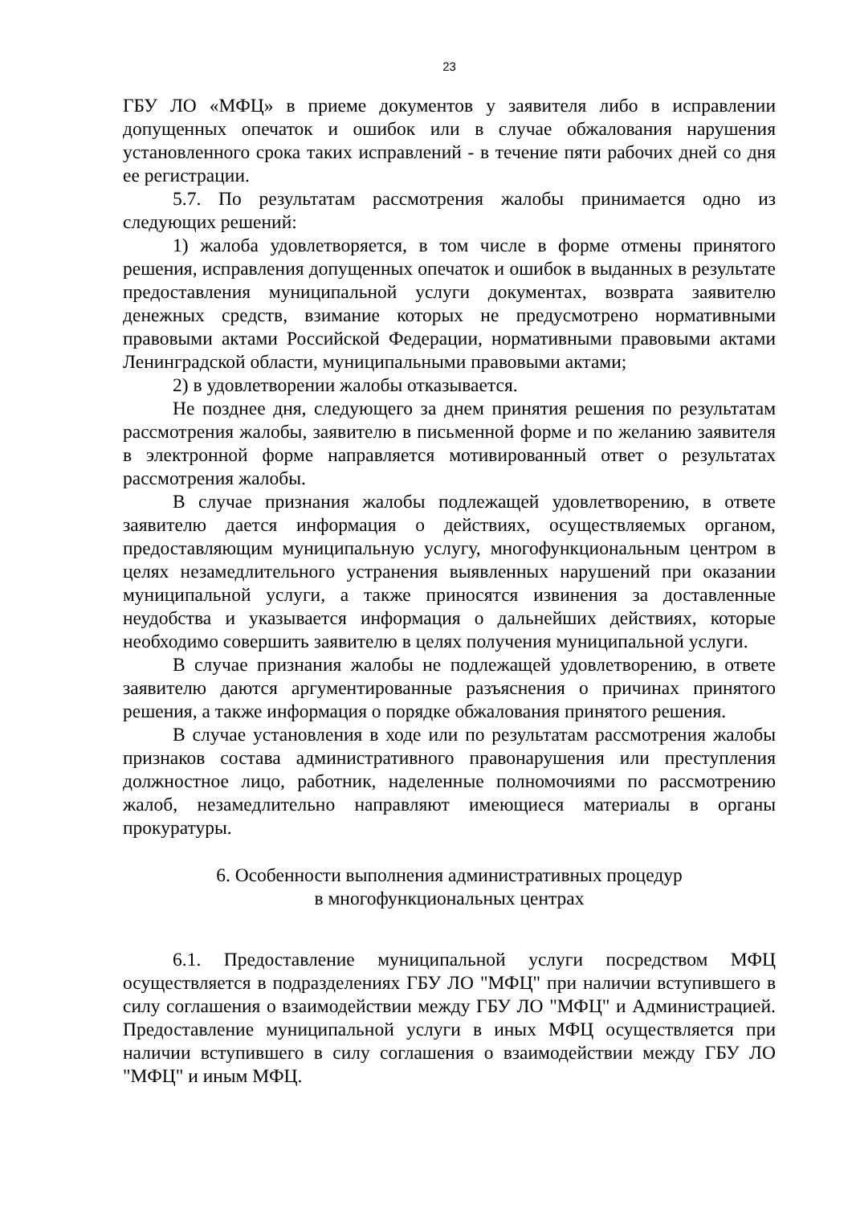23
ГБУ ЛО «МФЦ» в приеме документов у заявителя либо в исправлении допущенных опечаток и ошибок или в случае обжалования нарушения установленного срока таких исправлений - в течение пяти рабочих дней со дня ее регистрации.
5.7. По результатам рассмотрения жалобы принимается одно из следующих решений:
1) жалоба удовлетворяется, в том числе в форме отмены принятого решения, исправления допущенных опечаток и ошибок в выданных в результате предоставления муниципальной услуги документах, возврата заявителю денежных средств, взимание которых не предусмотрено нормативными правовыми актами Российской Федерации, нормативными правовыми актами Ленинградской области, муниципальными правовыми актами;
2) в удовлетворении жалобы отказывается.
Не позднее дня, следующего за днем принятия решения по результатам рассмотрения жалобы, заявителю в письменной форме и по желанию заявителя в электронной форме направляется мотивированный ответ о результатах рассмотрения жалобы.
В случае признания жалобы подлежащей удовлетворению, в ответе заявителю дается информация о действиях, осуществляемых органом, предоставляющим муниципальную услугу, многофункциональным центром в целях незамедлительного устранения выявленных нарушений при оказании муниципальной услуги, а также приносятся извинения за доставленные неудобства и указывается информация о дальнейших действиях, которые необходимо совершить заявителю в целях получения муниципальной услуги.
В случае признания жалобы не подлежащей удовлетворению, в ответе заявителю даются аргументированные разъяснения о причинах принятого решения, а также информация о порядке обжалования принятого решения.
В случае установления в ходе или по результатам рассмотрения жалобы признаков состава административного правонарушения или преступления должностное лицо, работник, наделенные полномочиями по рассмотрению жалоб, незамедлительно направляют имеющиеся материалы в органы прокуратуры.
6. Особенности выполнения административных процедур
в многофункциональных центрах
6.1. Предоставление муниципальной услуги посредством МФЦ осуществляется в подразделениях ГБУ ЛО "МФЦ" при наличии вступившего в силу соглашения о взаимодействии между ГБУ ЛО "МФЦ" и Администрацией. Предоставление муниципальной услуги в иных МФЦ осуществляется при наличии вступившего в силу соглашения о взаимодействии между ГБУ ЛО "МФЦ" и иным МФЦ.